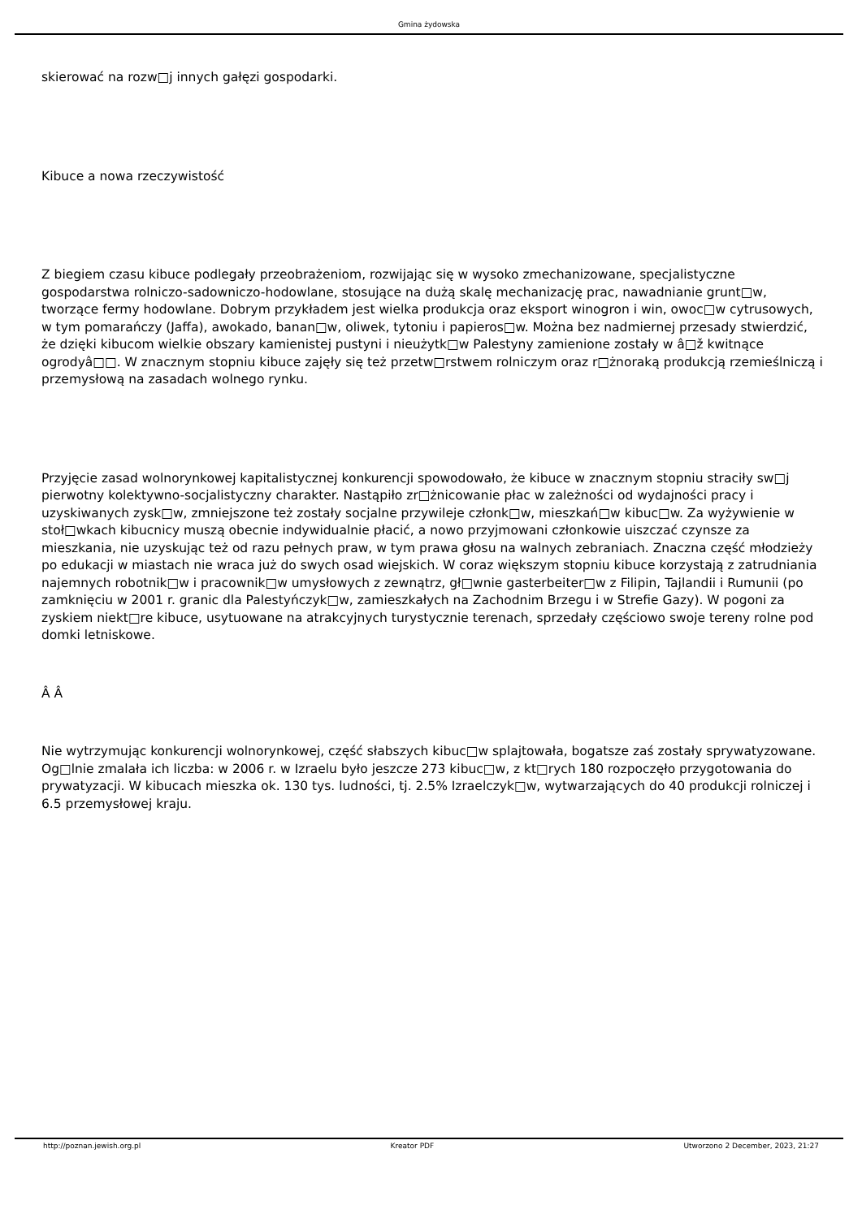Gmina żydowska
skierować na rozw□j innych gałęzi gospodarki.
Kibuce a nowa rzeczywistość
Z biegiem czasu kibuce podlegały przeobrażeniom, rozwijając się w wysoko zmechanizowane, specjalistyczne gospodarstwa rolniczo-sadowniczo-hodowlane, stosujące na dużą skalę mechanizację prac, nawadnianie grunt□w, tworzące fermy hodowlane. Dobrym przykładem jest wielka produkcja oraz eksport winogron i win, owoc□w cytrusowych, w tym pomarańczy (Jaffa), awokado, banan□w, oliwek, tytoniu i papieros□w. Można bez nadmiernej przesady stwierdzić, że dzięki kibucom wielkie obszary kamienistej pustyni i nieużytk□w Palestyny zamienione zostały w â□ž kwitnące ogrodyâ□□. W znacznym stopniu kibuce zajęły się też przetw□rstwem rolniczym oraz r□żnoraką produkcją rzemieślniczą i przemysłową na zasadach wolnego rynku.
Przyjęcie zasad wolnorynkowej kapitalistycznej konkurencji spowodowało, że kibuce w znacznym stopniu straciły sw□j pierwotny kolektywno-socjalistyczny charakter. Nastąpiło zr□żnicowanie płac w zależności od wydajności pracy i uzyskiwanych zysk□w, zmniejszone też zostały socjalne przywileje członk□w, mieszkań□w kibuc□w. Za wyżywienie w stoł□wkach kibucnicy muszą obecnie indywidualnie płacić, a nowo przyjmowani członkowie uiszczać czynsze za mieszkania, nie uzyskując też od razu pełnych praw, w tym prawa głosu na walnych zebraniach. Znaczna część młodzieży po edukacji w miastach nie wraca już do swych osad wiejskich. W coraz większym stopniu kibuce korzystają z zatrudniania najemnych robotnik□w i pracownik□w umysłowych z zewnątrz, gł□wnie gasterbeiter□w z Filipin, Tajlandii i Rumunii (po zamknięciu w 2001 r. granic dla Palestyńczyk□w, zamieszkałych na Zachodnim Brzegu i w Strefie Gazy). W pogoni za zyskiem niekt□re kibuce, usytuowane na atrakcyjnych turystycznie terenach, sprzedały częściowo swoje tereny rolne pod domki letniskowe.
Â Â
Nie wytrzymując konkurencji wolnorynkowej, część słabszych kibuc□w splajtowała, bogatsze zaś zostały sprywatyzowane. Og□lnie zmalała ich liczba: w 2006 r. w Izraelu było jeszcze 273 kibuc□w, z kt□rych 180 rozpoczęło przygotowania do prywatyzacji. W kibucach mieszka ok. 130 tys. ludności, tj. 2.5% Izraelczyk□w, wytwarzających do 40 produkcji rolniczej i 6.5 przemysłowej kraju.
http://poznan.jewish.org.pl Kreator PDF Utworzono 2 December, 2023, 21:27